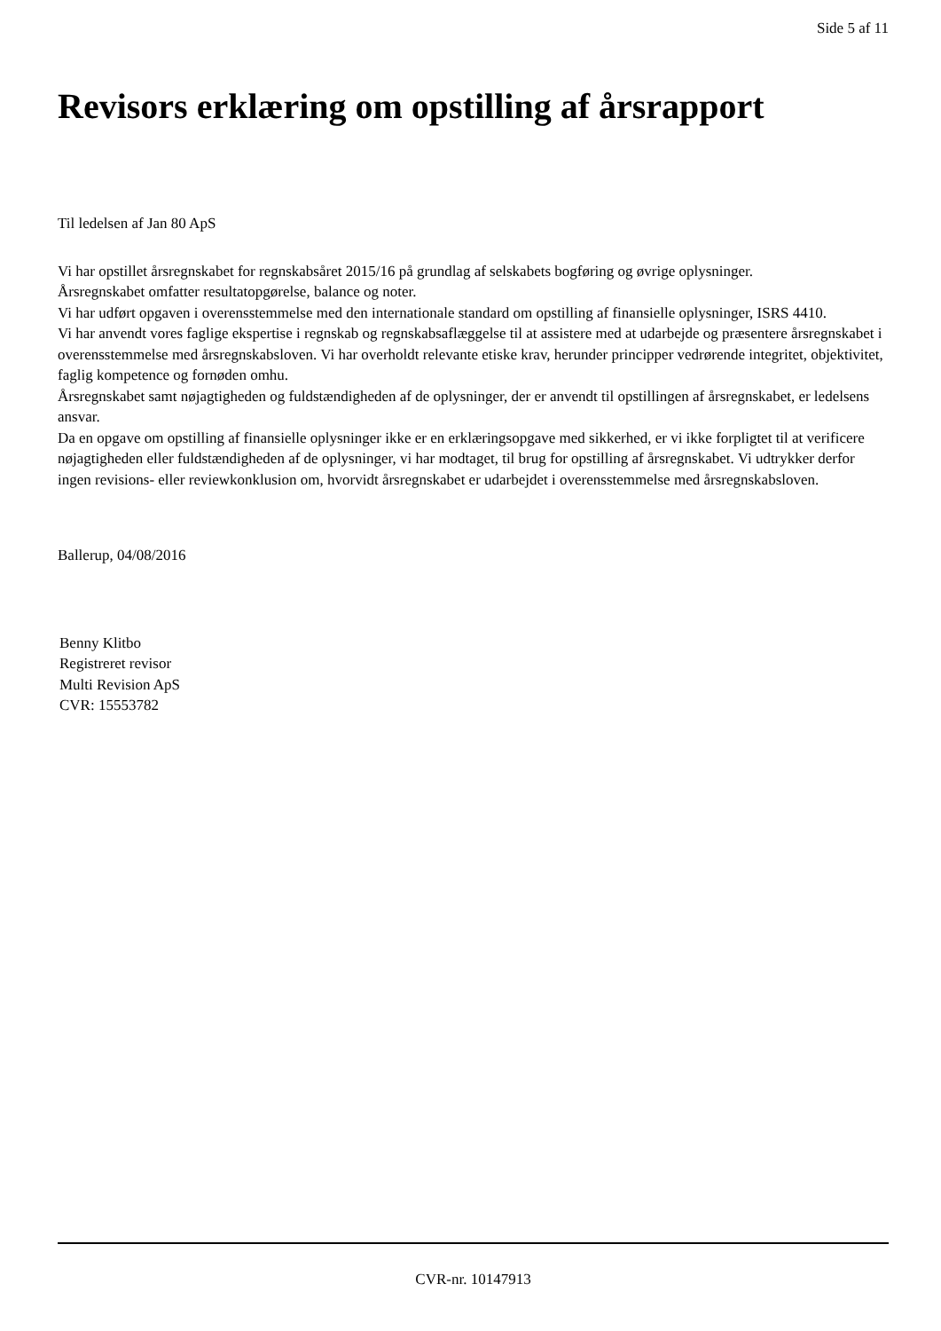Side 5 af 11
Revisors erklæring om opstilling af årsrapport
Til ledelsen af Jan 80 ApS
Vi har opstillet årsregnskabet for regnskabsåret 2015/16 på grundlag af selskabets bogføring og øvrige oplysninger.
Årsregnskabet omfatter resultatopgørelse, balance og noter.
Vi har udført opgaven i overensstemmelse med den internationale standard om opstilling af finansielle oplysninger, ISRS 4410.
Vi har anvendt vores faglige ekspertise i regnskab og regnskabsaflæggelse til at assistere med at udarbejde og præsentere årsregnskabet i overensstemmelse med årsregnskabsloven. Vi har overholdt relevante etiske krav, herunder principper vedrørende integritet, objektivitet, faglig kompetence og fornøden omhu.
Årsregnskabet samt nøjagtigheden og fuldstændigheden af de oplysninger, der er anvendt til opstillingen af årsregnskabet, er ledelsens ansvar.
Da en opgave om opstilling af finansielle oplysninger ikke er en erklæringsopgave med sikkerhed, er vi ikke forpligtet til at verificere nøjagtigheden eller fuldstændigheden af de oplysninger, vi har modtaget, til brug for opstilling af årsregnskabet. Vi udtrykker derfor ingen revisions- eller reviewkonklusion om, hvorvidt årsregnskabet er udarbejdet i overensstemmelse med årsregnskabsloven.
Ballerup, 04/08/2016
Benny Klitbo
Registreret revisor
Multi Revision ApS
CVR: 15553782
CVR-nr. 10147913